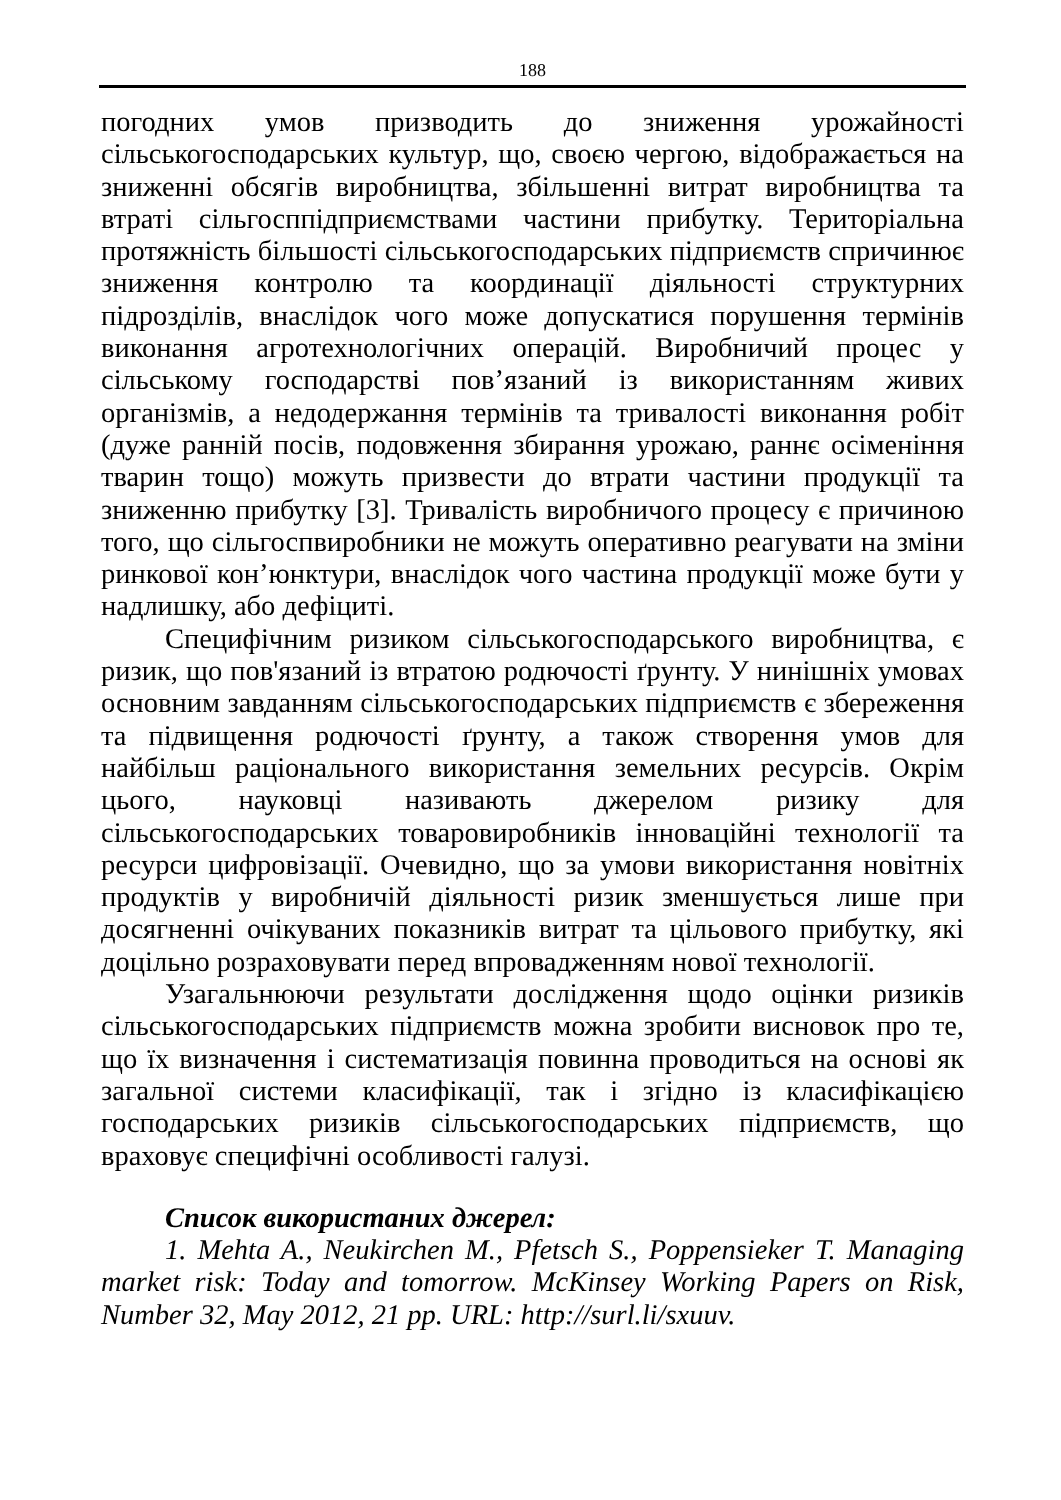188
погодних умов призводить до зниження урожайності сільськогосподарських культур, що, своєю чергою, відображається на зниженні обсягів виробництва, збільшенні витрат виробництва та втраті сільгосппідприємствами частини прибутку. Територіальна протяжність більшості сільськогосподарських підприємств спричинює зниження контролю та координації діяльності структурних підрозділів, внаслідок чого може допускатися порушення термінів виконання агротехнологічних операцій. Виробничий процес у сільському господарстві пов’язаний із використанням живих організмів, а недодержання термінів та тривалості виконання робіт (дуже ранній посів, подовження збирання урожаю, раннє осіменіння тварин тощо) можуть призвести до втрати частини продукції та зниженню прибутку [3]. Тривалість виробничого процесу є причиною того, що сільгоспвиробники не можуть оперативно реагувати на зміни ринкової кон’юнктури, внаслідок чого частина продукції може бути у надлишку, або дефіциті.
Специфічним ризиком сільськогосподарського виробництва, є ризик, що пов'язаний із втратою родючості ґрунту. У нинішніх умовах основним завданням сільськогосподарських підприємств є збереження та підвищення родючості ґрунту, а також створення умов для найбільш раціонального використання земельних ресурсів. Окрім цього, науковці називають джерелом ризику для сільськогосподарських товаровиробників інноваційні технології та ресурси цифровізації. Очевидно, що за умови використання новітніх продуктів у виробничій діяльності ризик зменшується лише при досягненні очікуваних показників витрат та цільового прибутку, які доцільно розраховувати перед впровадженням нової технології.
Узагальнюючи результати дослідження щодо оцінки ризиків сільськогосподарських підприємств можна зробити висновок про те, що їх визначення і систематизація повинна проводиться на основі як загальної системи класифікації, так і згідно із класифікацією господарських ризиків сільськогосподарських підприємств, що враховує специфічні особливості галузі.
Список використаних джерел:
1. Mehta A., Neukirchen M., Pfetsch S., Poppensieker T. Managing market risk: Today and tomorrow. McKinsey Working Papers on Risk, Number 32, May 2012, 21 pp. URL: http://surl.li/sxuuv.